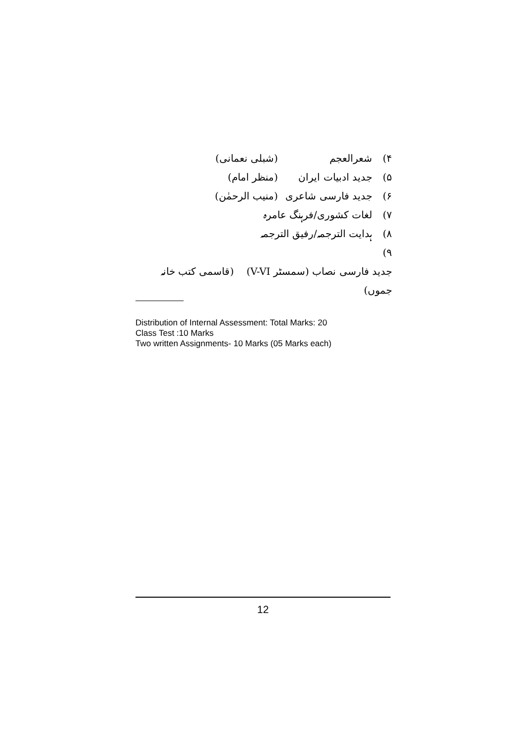۴) شعرالعجم (شبلی نعمانی)
۵) جدید ادبیات ایران (منظر امام)
۶) جدید فارسی شاعری (منیب الرحمٰن)
۷) لغات کشوری/فرہنگ عامرہ
۸) ہدایت الترجمہ/رفیق الترجمہ
۹) جدید فارسی نصاب (سمسٹر V-VI) (قاسمی کتب خانہ جموں)
Distribution of Internal Assessment: Total Marks: 20
Class Test :10 Marks
Two written Assignments- 10 Marks (05 Marks each)
12